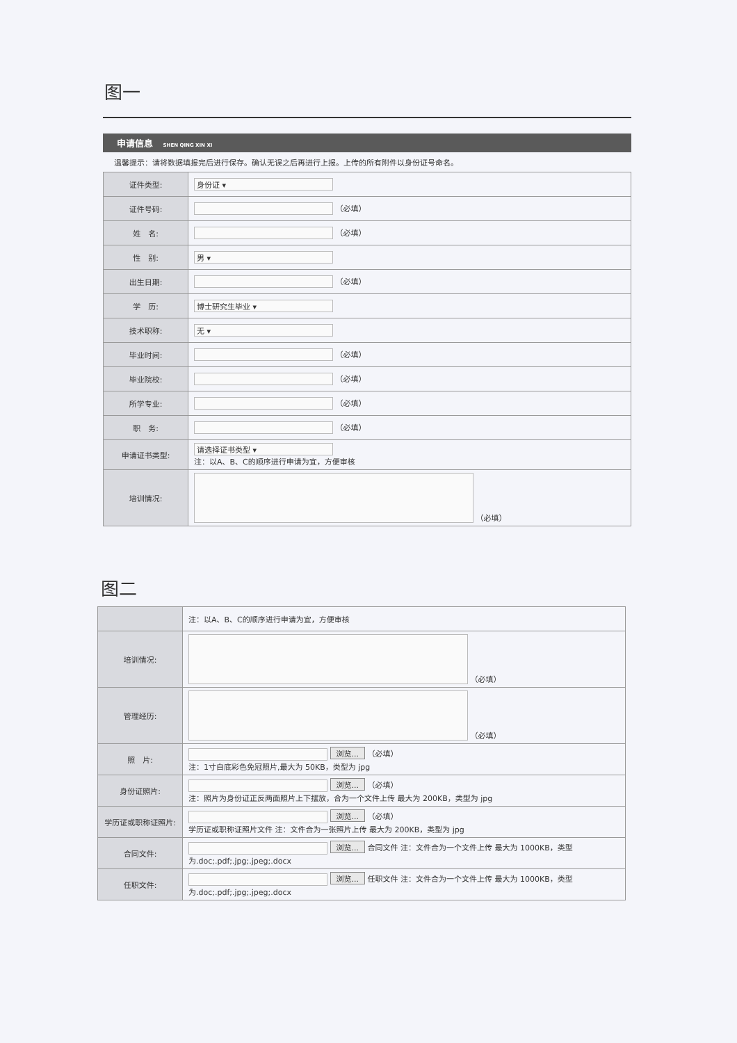图一
申请信息 SHEN QING XIN XI
温馨提示：请将数据填报完后进行保存。确认无误之后再进行上报。上传的所有附件以身份证号命名。
| 证件类型: | 身份证 ▾ |
| 证件号码: | （必填） |
| 姓 名: | （必填） |
| 性 别: | 男 ▾ |
| 出生日期: | （必填） |
| 学 历: | 博士研究生毕业 ▾ |
| 技术职称: | 无 ▾ |
| 毕业时间: | （必填） |
| 毕业院校: | （必填） |
| 所学专业: | （必填） |
| 职 务: | （必填） |
| 申请证书类型: | 请选择证书类型 ▾ 注：以A、B、C的顺序进行申请为宜，方便审核 |
| 培训情况: | （必填） |
图二
| | 注：以A、B、C的顺序进行申请为宜，方便审核 |
| 培训情况: | （必填） |
| 管理经历: | （必填） |
| 照 片: | 浏览... （必填） 注：1寸白底彩色免冠照片,最大为 50KB，类型为 jpg |
| 身份证照片: | 浏览... （必填） 注：照片为身份证正反两面照片上下摆放，合为一个文件上传 最大为 200KB，类型为 jpg |
| 学历证或职称证照片: | 浏览... （必填） 学历证或职称证照片文件 注：文件合为一张照片上传 最大为 200KB，类型为 jpg |
| 合同文件: | 浏览... 合同文件 注：文件合为一个文件上传 最大为 1000KB，类型为.doc;.pdf;.jpg;.jpeg;.docx |
| 任职文件: | 浏览... 任职文件 注：文件合为一个文件上传 最大为 1000KB，类型为.doc;.pdf;.jpg;.jpeg;.docx |